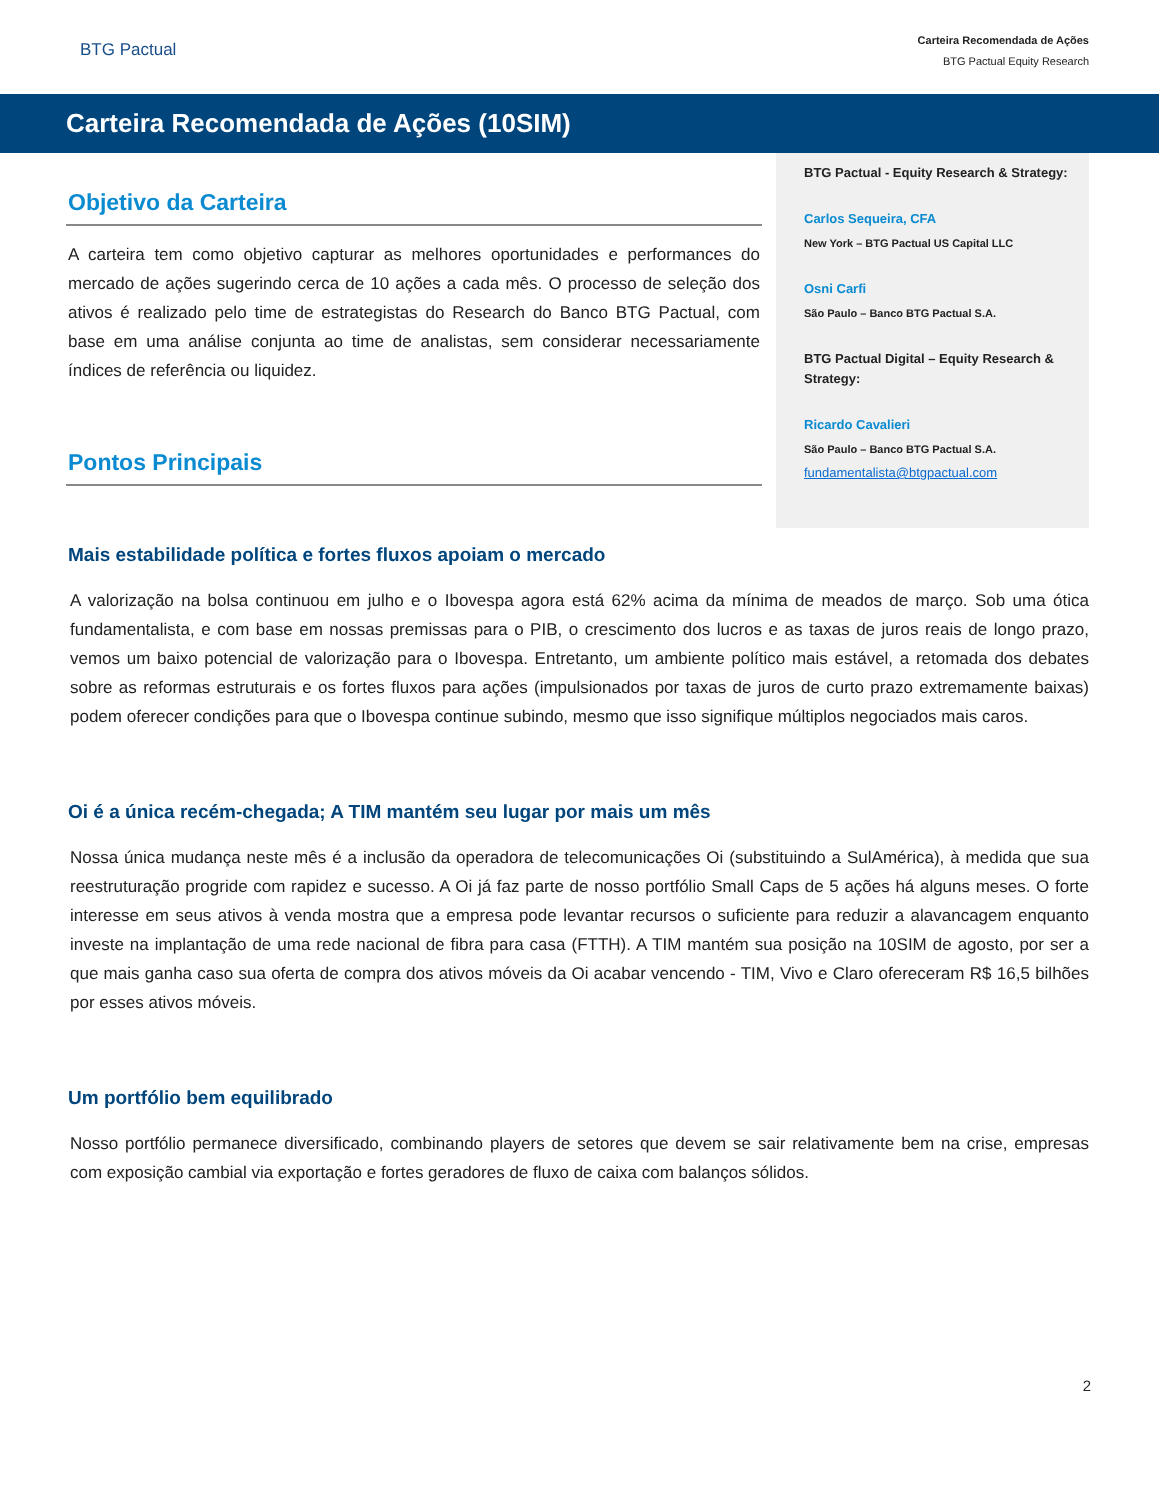BTG Pactual
Carteira Recomendada de Ações
BTG Pactual Equity Research
Carteira Recomendada de Ações (10SIM)
Objetivo da Carteira
A carteira tem como objetivo capturar as melhores oportunidades e performances do mercado de ações sugerindo cerca de 10 ações a cada mês. O processo de seleção dos ativos é realizado pelo time de estrategistas do Research do Banco BTG Pactual, com base em uma análise conjunta ao time de analistas, sem considerar necessariamente índices de referência ou liquidez.
Pontos Principais
BTG Pactual - Equity Research & Strategy:
Carlos Sequeira, CFA
New York – BTG Pactual US Capital LLC
Osni Carfi
São Paulo – Banco BTG Pactual S.A.
BTG Pactual Digital – Equity Research & Strategy:
Ricardo Cavalieri
São Paulo – Banco BTG Pactual S.A.
fundamentalista@btgpactual.com
Mais estabilidade política e fortes fluxos apoiam o mercado
A valorização na bolsa continuou em julho e o Ibovespa agora está 62% acima da mínima de meados de março. Sob uma ótica fundamentalista, e com base em nossas premissas para o PIB, o crescimento dos lucros e as taxas de juros reais de longo prazo, vemos um baixo potencial de valorização para o Ibovespa. Entretanto, um ambiente político mais estável, a retomada dos debates sobre as reformas estruturais e os fortes fluxos para ações (impulsionados por taxas de juros de curto prazo extremamente baixas) podem oferecer condições para que o Ibovespa continue subindo, mesmo que isso signifique múltiplos negociados mais caros.
Oi é a única recém-chegada; A TIM mantém seu lugar por mais um mês
Nossa única mudança neste mês é a inclusão da operadora de telecomunicações Oi (substituindo a SulAmérica), à medida que sua reestruturação progride com rapidez e sucesso. A Oi já faz parte de nosso portfólio Small Caps de 5 ações há alguns meses. O forte interesse em seus ativos à venda mostra que a empresa pode levantar recursos o suficiente para reduzir a alavancagem enquanto investe na implantação de uma rede nacional de fibra para casa (FTTH). A TIM mantém sua posição na 10SIM de agosto, por ser a que mais ganha caso sua oferta de compra dos ativos móveis da Oi acabar vencendo - TIM, Vivo e Claro ofereceram R$ 16,5 bilhões por esses ativos móveis.
Um portfólio bem equilibrado
Nosso portfólio permanece diversificado, combinando players de setores que devem se sair relativamente bem na crise, empresas com exposição cambial via exportação e fortes geradores de fluxo de caixa com balanços sólidos.
2